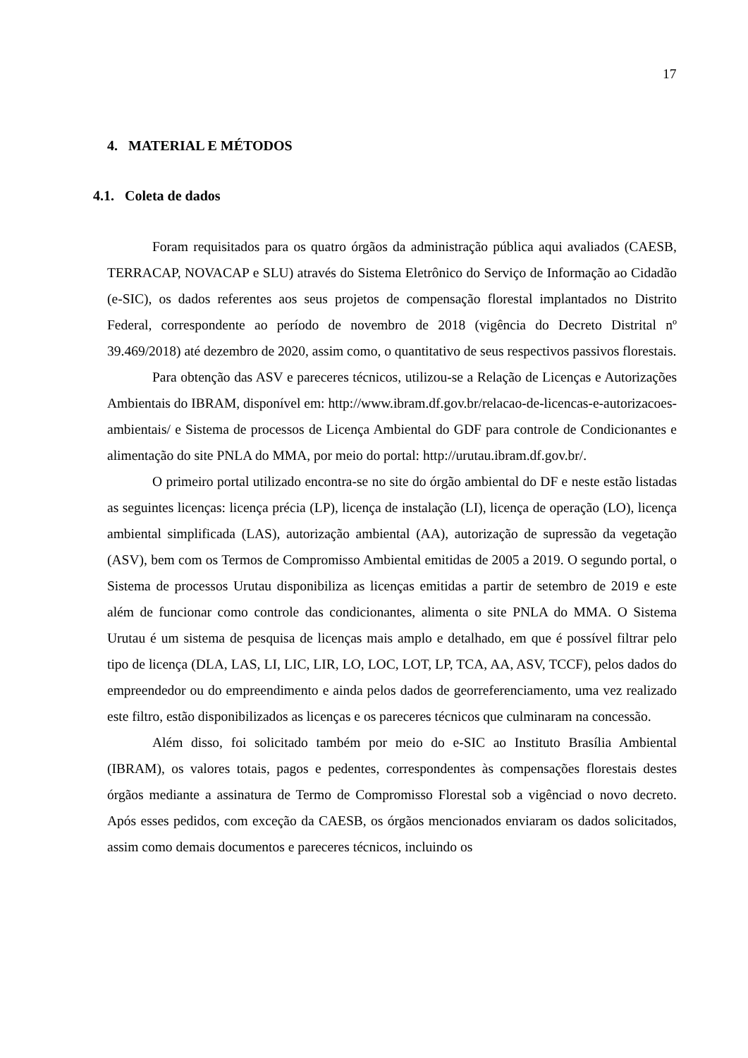17
4. MATERIAL E MÉTODOS
4.1. Coleta de dados
Foram requisitados para os quatro órgãos da administração pública aqui avaliados (CAESB, TERRACAP, NOVACAP e SLU) através do Sistema Eletrônico do Serviço de Informação ao Cidadão (e-SIC), os dados referentes aos seus projetos de compensação florestal implantados no Distrito Federal, correspondente ao período de novembro de 2018 (vigência do Decreto Distrital nº 39.469/2018) até dezembro de 2020, assim como, o quantitativo de seus respectivos passivos florestais.
Para obtenção das ASV e pareceres técnicos, utilizou-se a Relação de Licenças e Autorizações Ambientais do IBRAM, disponível em: http://www.ibram.df.gov.br/relacao-de-licencas-e-autorizacoes-ambientais/ e Sistema de processos de Licença Ambiental do GDF para controle de Condicionantes e alimentação do site PNLA do MMA, por meio do portal: http://urutau.ibram.df.gov.br/.
O primeiro portal utilizado encontra-se no site do órgão ambiental do DF e neste estão listadas as seguintes licenças: licença précia (LP), licença de instalação (LI), licença de operação (LO), licença ambiental simplificada (LAS), autorização ambiental (AA), autorização de supressão da vegetação (ASV), bem com os Termos de Compromisso Ambiental emitidas de 2005 a 2019. O segundo portal, o Sistema de processos Urutau disponibiliza as licenças emitidas a partir de setembro de 2019 e este além de funcionar como controle das condicionantes, alimenta o site PNLA do MMA. O Sistema Urutau é um sistema de pesquisa de licenças mais amplo e detalhado, em que é possível filtrar pelo tipo de licença (DLA, LAS, LI, LIC, LIR, LO, LOC, LOT, LP, TCA, AA, ASV, TCCF), pelos dados do empreendedor ou do empreendimento e ainda pelos dados de georreferenciamento, uma vez realizado este filtro, estão disponibilizados as licenças e os pareceres técnicos que culminaram na concessão.
Além disso, foi solicitado também por meio do e-SIC ao Instituto Brasília Ambiental (IBRAM), os valores totais, pagos e pedentes, correspondentes às compensações florestais destes órgãos mediante a assinatura de Termo de Compromisso Florestal sob a vigênciad o novo decreto. Após esses pedidos, com exceção da CAESB, os órgãos mencionados enviaram os dados solicitados, assim como demais documentos e pareceres técnicos, incluindo os